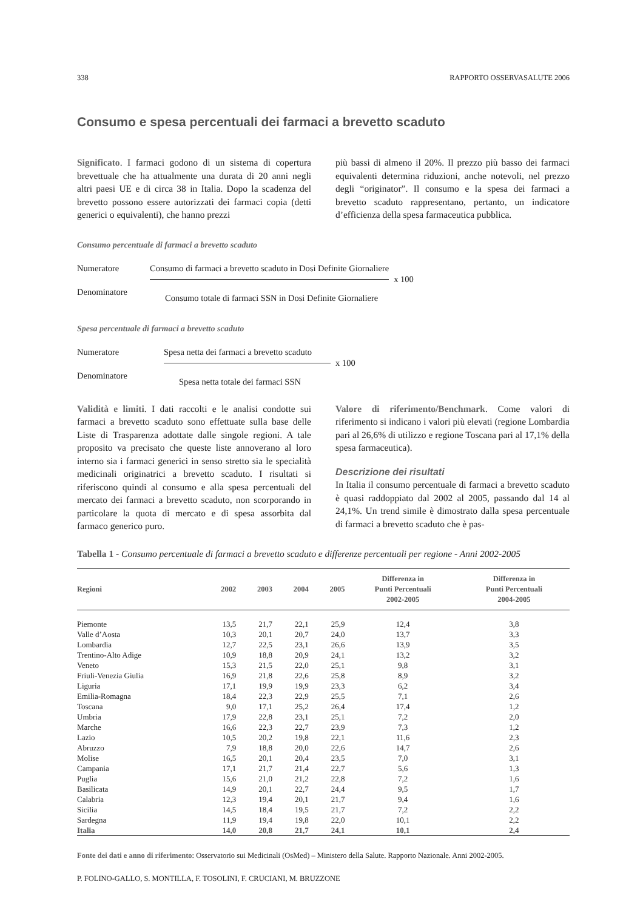338 RAPPORTO OSSERVASALUTE 2006
Consumo e spesa percentuali dei farmaci a brevetto scaduto
Significato. I farmaci godono di un sistema di copertura brevettuale che ha attualmente una durata di 20 anni negli altri paesi UE e di circa 38 in Italia. Dopo la scadenza del brevetto possono essere autorizzati dei farmaci copia (detti generici o equivalenti), che hanno prezzi
più bassi di almeno il 20%. Il prezzo più basso dei farmaci equivalenti determina riduzioni, anche notevoli, nel prezzo degli “originator”. Il consumo e la spesa dei farmaci a brevetto scaduto rappresentano, pertanto, un indicatore d’efficienza della spesa farmaceutica pubblica.
Consumo percentuale di farmaci a brevetto scaduto
Numeratore
Consumo di farmaci a brevetto scaduto in Dosi Definite Giornaliere
x 100
Denominatore
Consumo totale di farmaci SSN in Dosi Definite Giornaliere
Spesa percentuale di farmaci a brevetto scaduto
Numeratore
Spesa netta dei farmaci a brevetto scaduto
x 100
Denominatore
Spesa netta totale dei farmaci SSN
Validità e limiti. I dati raccolti e le analisi condotte sui farmaci a brevetto scaduto sono effettuate sulla base delle Liste di Trasparenza adottate dalle singole regioni. A tale proposito va precisato che queste liste annoverano al loro interno sia i farmaci generici in senso stretto sia le specialità medicinali originatrici a brevetto scaduto. I risultati si riferiscono quindi al consumo e alla spesa percentuali del mercato dei farmaci a brevetto scaduto, non scorporando in particolare la quota di mercato e di spesa assorbita dal farmaco generico puro.
Valore di riferimento/Benchmark. Come valori di riferimento si indicano i valori più elevati (regione Lombardia pari al 26,6% di utilizzo e regione Toscana pari al 17,1% della spesa farmaceutica).
Descrizione dei risultati
In Italia il consumo percentuale di farmaci a brevetto scaduto è quasi raddoppiato dal 2002 al 2005, passando dal 14 al 24,1%. Un trend simile è dimostrato dalla spesa percentuale di farmaci a brevetto scaduto che è pas-
Tabella 1 - Consumo percentuale di farmaci a brevetto scaduto e differenze percentuali per regione - Anni 2002-2005
| Regioni | 2002 | 2003 | 2004 | 2005 | Differenza in Punti Percentuali 2002-2005 | Differenza in Punti Percentuali 2004-2005 |
| --- | --- | --- | --- | --- | --- | --- |
| Piemonte | 13,5 | 21,7 | 22,1 | 25,9 | 12,4 | 3,8 |
| Valle d’Aosta | 10,3 | 20,1 | 20,7 | 24,0 | 13,7 | 3,3 |
| Lombardia | 12,7 | 22,5 | 23,1 | 26,6 | 13,9 | 3,5 |
| Trentino-Alto Adige | 10,9 | 18,8 | 20,9 | 24,1 | 13,2 | 3,2 |
| Veneto | 15,3 | 21,5 | 22,0 | 25,1 | 9,8 | 3,1 |
| Friuli-Venezia Giulia | 16,9 | 21,8 | 22,6 | 25,8 | 8,9 | 3,2 |
| Liguria | 17,1 | 19,9 | 19,9 | 23,3 | 6,2 | 3,4 |
| Emilia-Romagna | 18,4 | 22,3 | 22,9 | 25,5 | 7,1 | 2,6 |
| Toscana | 9,0 | 17,1 | 25,2 | 26,4 | 17,4 | 1,2 |
| Umbria | 17,9 | 22,8 | 23,1 | 25,1 | 7,2 | 2,0 |
| Marche | 16,6 | 22,3 | 22,7 | 23,9 | 7,3 | 1,2 |
| Lazio | 10,5 | 20,2 | 19,8 | 22,1 | 11,6 | 2,3 |
| Abruzzo | 7,9 | 18,8 | 20,0 | 22,6 | 14,7 | 2,6 |
| Molise | 16,5 | 20,1 | 20,4 | 23,5 | 7,0 | 3,1 |
| Campania | 17,1 | 21,7 | 21,4 | 22,7 | 5,6 | 1,3 |
| Puglia | 15,6 | 21,0 | 21,2 | 22,8 | 7,2 | 1,6 |
| Basilicata | 14,9 | 20,1 | 22,7 | 24,4 | 9,5 | 1,7 |
| Calabria | 12,3 | 19,4 | 20,1 | 21,7 | 9,4 | 1,6 |
| Sicilia | 14,5 | 18,4 | 19,5 | 21,7 | 7,2 | 2,2 |
| Sardegna | 11,9 | 19,4 | 19,8 | 22,0 | 10,1 | 2,2 |
| Italia | 14,0 | 20,8 | 21,7 | 24,1 | 10,1 | 2,4 |
Fonte dei dati e anno di riferimento: Osservatorio sui Medicinali (OsMed) – Ministero della Salute. Rapporto Nazionale. Anni 2002-2005.
P. FOLINO-GALLO, S. MONTILLA, F. TOSOLINI, F. CRUCIANI, M. BRUZZONE